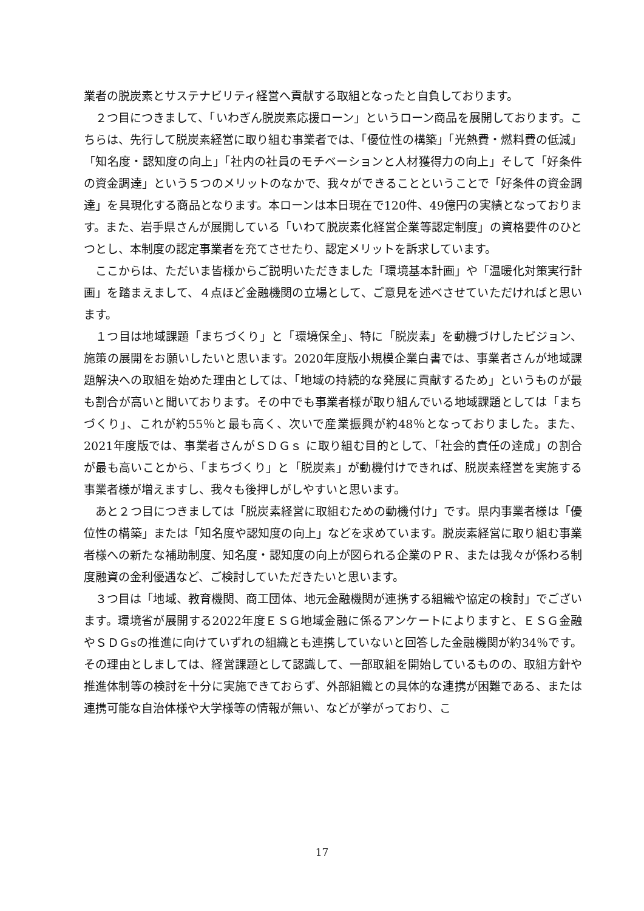業者の脱炭素とサステナビリティ経営へ貢献する取組となったと自負しております。
２つ目につきまして、「いわぎん脱炭素応援ローン」というローン商品を展開しております。こちらは、先行して脱炭素経営に取り組む事業者では、「優位性の構築」「光熱費・燃料費の低減」「知名度・認知度の向上」「社内の社員のモチベーションと人材獲得力の向上」そして「好条件の資金調達」という５つのメリットのなかで、我々ができることということで「好条件の資金調達」を具現化する商品となります。本ローンは本日現在で120件、49億円の実績となっております。また、岩手県さんが展開している「いわて脱炭素化経営企業等認定制度」の資格要件のひとつとし、本制度の認定事業者を充てさせたり、認定メリットを訴求しています。
ここからは、ただいま皆様からご説明いただきました「環境基本計画」や「温暖化対策実行計画」を踏まえまして、４点ほど金融機関の立場として、ご意見を述べさせていただければと思います。
１つ目は地域課題「まちづくり」と「環境保全」、特に「脱炭素」を動機づけしたビジョン、施策の展開をお願いしたいと思います。2020年度版小規模企業白書では、事業者さんが地域課題解決への取組を始めた理由としては、「地域の持続的な発展に貢献するため」というものが最も割合が高いと聞いております。その中でも事業者様が取り組んでいる地域課題としては「まちづくり」、これが約55％と最も高く、次いで産業振興が約48％となっておりました。また、2021年度版では、事業者さんがＳＤＧｓ に取り組む目的として、「社会的責任の達成」の割合が最も高いことから、「まちづくり」と「脱炭素」が動機付けできれば、脱炭素経営を実施する事業者様が増えますし、我々も後押しがしやすいと思います。
あと２つ目につきましては「脱炭素経営に取組むための動機付け」です。県内事業者様は「優位性の構築」または「知名度や認知度の向上」などを求めています。脱炭素経営に取り組む事業者様への新たな補助制度、知名度・認知度の向上が図られる企業のＰＲ、または我々が係わる制度融資の金利優遇など、ご検討していただきたいと思います。
３つ目は「地域、教育機関、商工団体、地元金融機関が連携する組織や協定の検討」でございます。環境省が展開する2022年度ＥＳＧ地域金融に係るアンケートによりますと、ＥＳＧ金融やＳＤＧsの推進に向けていずれの組織とも連携していないと回答した金融機関が約34％です。その理由としましては、経営課題として認識して、一部取組を開始しているものの、取組方針や推進体制等の検討を十分に実施できておらず、外部組織との具体的な連携が困難である、または連携可能な自治体様や大学様等の情報が無い、などが挙がっており、こ
17